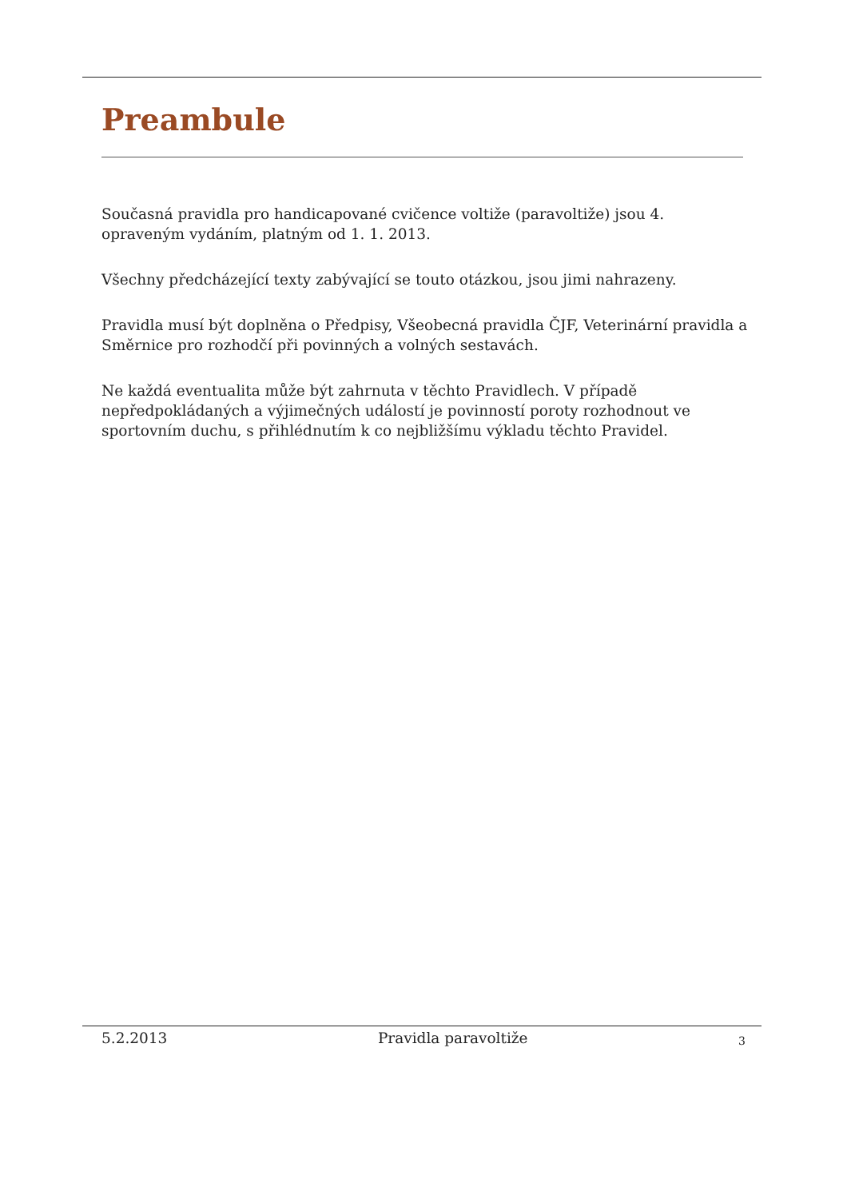Preambule
Současná pravidla pro handicapované cvičence voltiže (paravoltiže) jsou 4. opraveným vydáním, platným od 1. 1. 2013.
Všechny předcházející texty zabývající se touto otázkou, jsou jimi nahrazeny.
Pravidla musí být doplněna o Předpisy, Všeobecná pravidla ČJF, Veterinární pravidla a Směrnice pro rozhodčí při povinných a volných sestavách.
Ne každá eventualita může být zahrnuta v těchto Pravidlech. V případě nepředpokládaných a výjimečných událostí je povinností poroty rozhodnout ve sportovním duchu, s přihlédnutím k co nejbližšímu výkladu těchto Pravidel.
5.2.2013 Pravidla paravoltiže 3